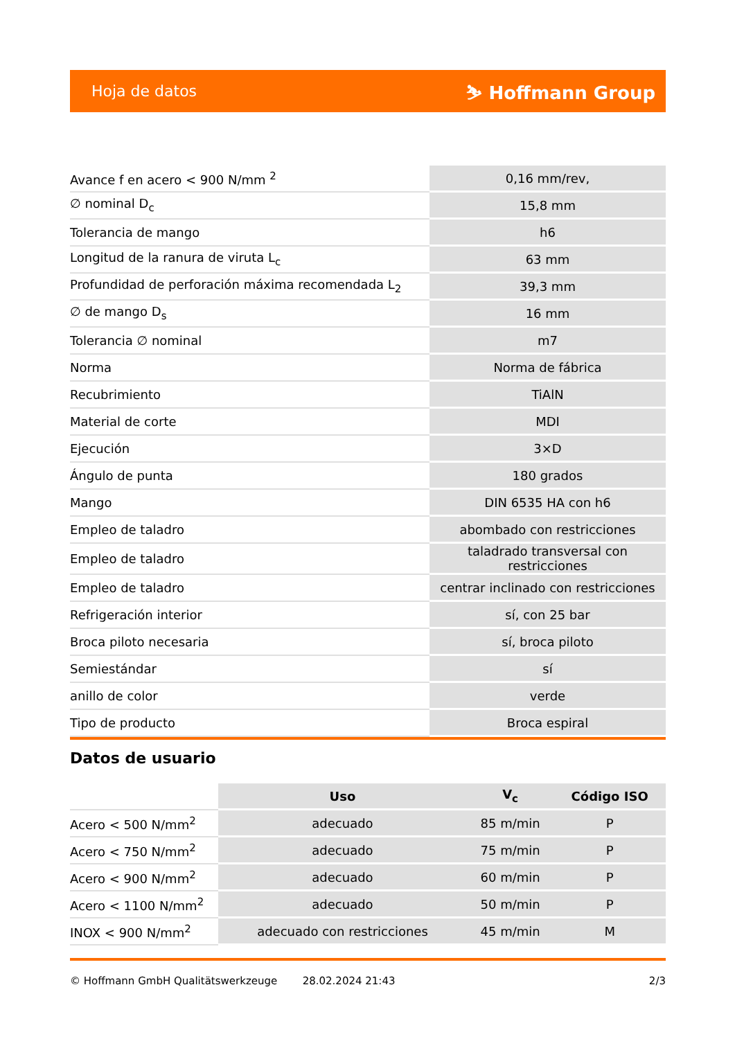Hoja de datos ⛷ Hoffmann Group
| Avance f en acero < 900 N/mm <sup>2</sup> | 0,16 mm/rev, |
| ∅ nominal D<sub>c</sub> | 15,8 mm |
| Tolerancia de mango | h6 |
| Longitud de la ranura de viruta L<sub>c</sub> | 63 mm |
| Profundidad de perforación máxima recomendada L<sub>2</sub> | 39,3 mm |
| ∅ de mango D<sub>s</sub> | 16 mm |
| Tolerancia ∅ nominal | m7 |
| Norma | Norma de fábrica |
| Recubrimiento | TiAlN |
| Material de corte | MDI |
| Ejecución | 3×D |
| Ángulo de punta | 180 grados |
| Mango | DIN 6535 HA con h6 |
| Empleo de taladro | abombado con restricciones |
| Empleo de taladro | taladrado transversal con restricciones |
| Empleo de taladro | centrar inclinado con restricciones |
| Refrigeración interior | sí, con 25 bar |
| Broca piloto necesaria | sí, broca piloto |
| Semiestándar | sí |
| anillo de color | verde |
| Tipo de producto | Broca espiral |
Datos de usuario
| | Uso | V<sub>c</sub> | Código ISO |
| --- | --- | --- | --- |
| Acero < 500 N/mm<sup>2</sup> | adecuado | 85 m/min | P |
| Acero < 750 N/mm<sup>2</sup> | adecuado | 75 m/min | P |
| Acero < 900 N/mm<sup>2</sup> | adecuado | 60 m/min | P |
| Acero < 1100 N/mm<sup>2</sup> | adecuado | 50 m/min | P |
| INOX < 900 N/mm<sup>2</sup> | adecuado con restricciones | 45 m/min | M |
© Hoffmann GmbH Qualitätswerkzeuge 28.02.2024 21:43 2/3